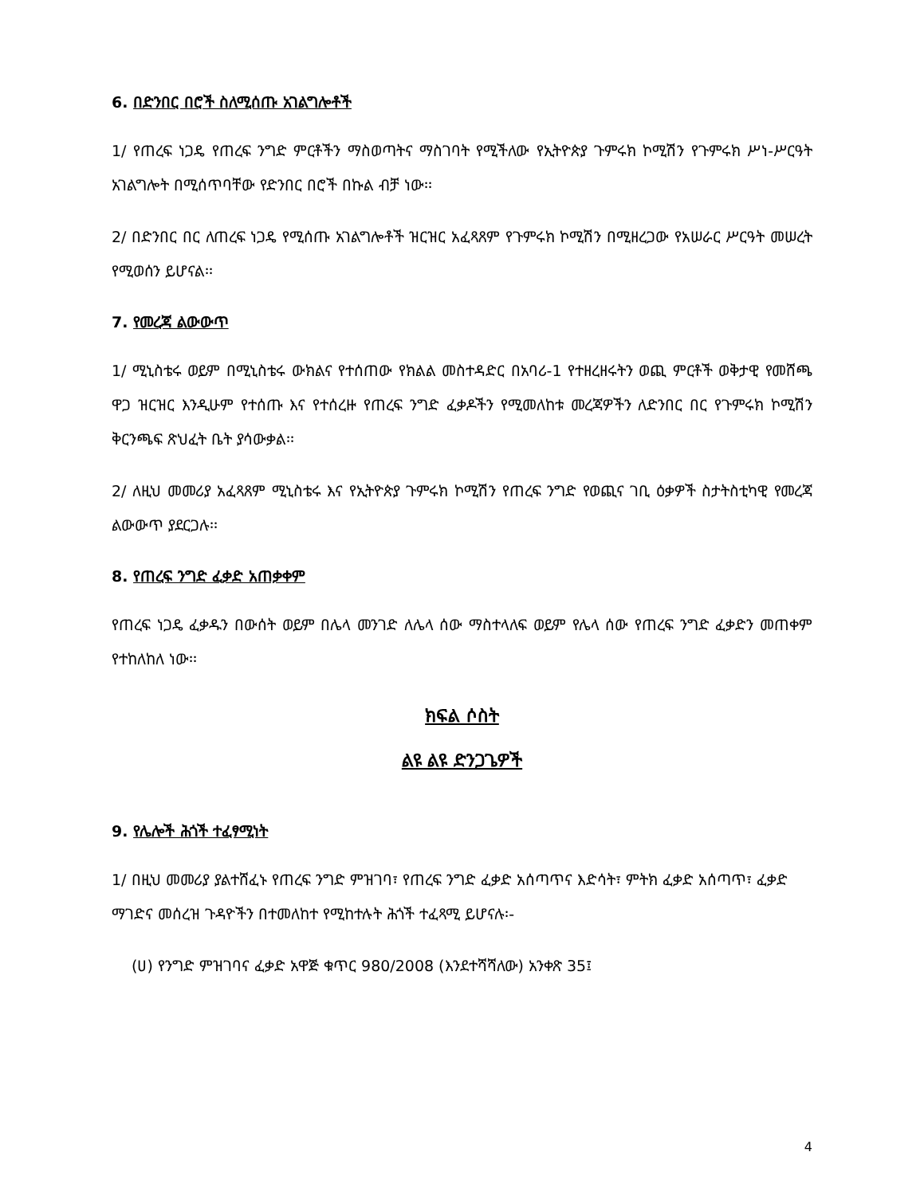6. በድንበር በሮች ስለሚሰጡ አገልግሎቶች
1/ የጠረፍ ነጋዴ የጠረፍ ንግድ ምርቶችን ማስወጣትና ማስገባት የሚችለው የኢትዮጵያ ጉምሩክ ኮሚሽን የጉምሩክ ሥነ-ሥርዓት አገልግሎት በሚሰጥባቸው የድንበር በሮች በኩል ብቻ ነው፡፡
2/ በድንበር በር ለጠረፍ ነጋዴ የሚሰጡ አገልግሎቶች ዝርዝር አፈጻጸም የጉምሩክ ኮሚሽን በሚዘረጋው የአሠራር ሥርዓት መሠረት የሚወሰን ይሆናል፡፡
7. የመረጃ ልውውጥ
1/ ሚኒስቴሩ ወይም በሚኒስቴሩ ውክልና የተሰጠው የክልል መስተዳድር በአባሪ-1 የተዘረዘሩትን ወጪ ምርቶች ወቅታዊ የመሸጫ ዋጋ ዝርዝር እንዲሁም የተሰጡ እና የተሰረዙ የጠረፍ ንግድ ፈቃዶችን የሚመለከቱ መረጃዎችን ለድንበር በር የጉምሩክ ኮሚሽን ቅርንጫፍ ጽህፈት ቤት ያሳውቃል፡፡
2/ ለዚህ መመሪያ አፈጻጸም ሚኒስቴሩ እና የኢትዮጵያ ጉምሩክ ኮሚሽን የጠረፍ ንግድ የወጪና ገቢ ዕቃዎች ስታትስቲካዊ የመረጃ ልውውጥ ያደርጋሉ፡፡
8. የጠረፍ ንግድ ፈቃድ አጠቃቀም
የጠረፍ ነጋዴ ፈቃዱን በውሰት ወይም በሌላ መንገድ ለሌላ ሰው ማስተላለፍ ወይም የሌላ ሰው የጠረፍ ንግድ ፈቃድን መጠቀም የተከለከለ ነው፡፡
ክፍል ሶስት
ልዩ ልዩ ድንጋጌዎች
9. የሌሎች ሕጎች ተፈፃሚነት
1/ በዚህ መመሪያ ያልተሸፈኑ የጠረፍ ንግድ ምዝገባ፣ የጠረፍ ንግድ ፈቃድ አሰጣጥና እድሳት፣ ምትክ ፈቃድ አሰጣጥ፣ ፈቃድ ማገድና መሰረዝ ጉዳዮችን በተመለከተ የሚከተሉት ሕጎች ተፈጻሚ ይሆናሉ፡-
(ሀ) የንግድ ምዝገባና ፈቃድ አዋጅ ቁጥር 980/2008 (እንደተሻሻለው) አንቀጽ 35፤
4